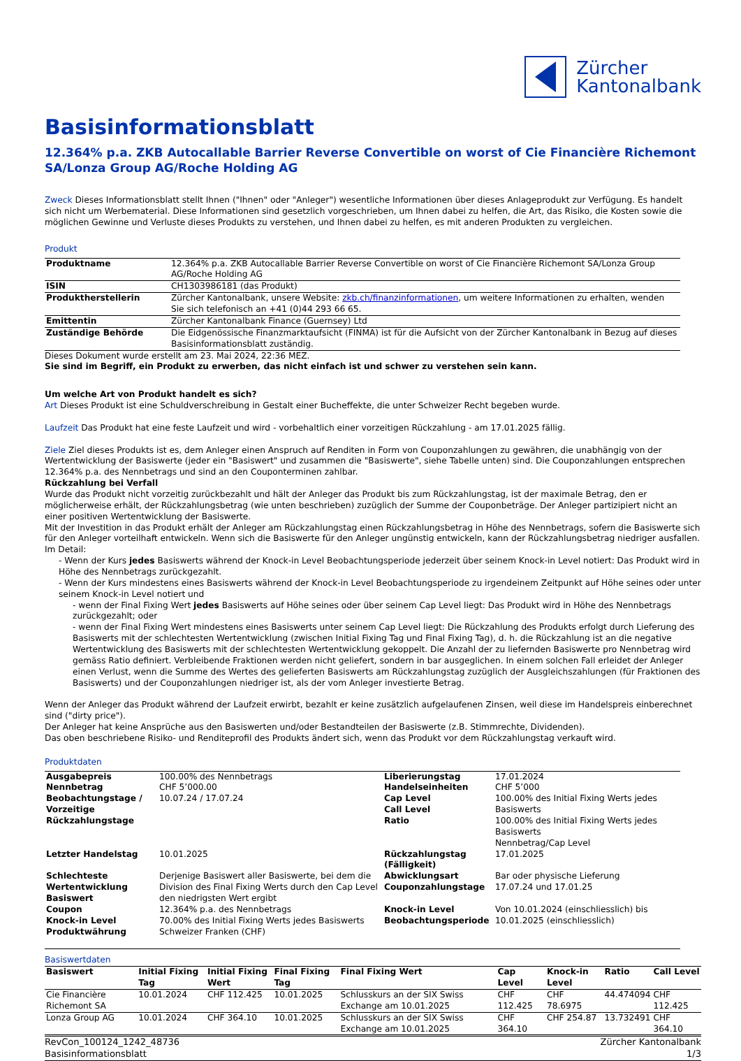Zürcher
Kantonalbank
Basisinformationsblatt
12.364% p.a. ZKB Autocallable Barrier Reverse Convertible on worst of Cie Financière Richemont SA/Lonza Group AG/Roche Holding AG
Zweck Dieses Informationsblatt stellt Ihnen ("Ihnen" oder "Anleger") wesentliche Informationen über dieses Anlageprodukt zur Verfügung. Es handelt sich nicht um Werbematerial. Diese Informationen sind gesetzlich vorgeschrieben, um Ihnen dabei zu helfen, die Art, das Risiko, die Kosten sowie die möglichen Gewinne und Verluste dieses Produkts zu verstehen, und Ihnen dabei zu helfen, es mit anderen Produkten zu vergleichen.
Produkt
| Produktname | 12.364% p.a. ZKB Autocallable Barrier Reverse Convertible on worst of Cie Financière Richemont SA/Lonza Group AG/Roche Holding AG |
| ISIN | CH1303986181 (das Produkt) |
| Produktherstellerin | Zürcher Kantonalbank, unsere Website: zkb.ch/finanzinformationen , um weitere Informationen zu erhalten, wenden Sie sich telefonisch an +41 (0)44 293 66 65. |
| Emittentin | Zürcher Kantonalbank Finance (Guernsey) Ltd |
| Zuständige Behörde | Die Eidgenössische Finanzmarktaufsicht (FINMA) ist für die Aufsicht von der Zürcher Kantonalbank in Bezug auf dieses Basisinformationsblatt zuständig. |
Dieses Dokument wurde erstellt am 23. Mai 2024, 22:36 MEZ.
Sie sind im Begriff, ein Produkt zu erwerben, das nicht einfach ist und schwer zu verstehen sein kann.
Um welche Art von Produkt handelt es sich?
Art Dieses Produkt ist eine Schuldverschreibung in Gestalt einer Bucheffekte, die unter Schweizer Recht begeben wurde.
Laufzeit Das Produkt hat eine feste Laufzeit und wird - vorbehaltlich einer vorzeitigen Rückzahlung - am 17.01.2025 fällig.
Ziele Ziel dieses Produkts ist es, dem Anleger einen Anspruch auf Renditen in Form von Couponzahlungen zu gewähren, die unabhängig von der Wertentwicklung der Basiswerte (jeder ein "Basiswert" und zusammen die "Basiswerte", siehe Tabelle unten) sind. Die Couponzahlungen entsprechen 12.364% p.a. des Nennbetrags und sind an den Couponterminen zahlbar.
Rückzahlung bei Verfall
Wurde das Produkt nicht vorzeitig zurückbezahlt und hält der Anleger das Produkt bis zum Rückzahlungstag, ist der maximale Betrag, den er möglicherweise erhält, der Rückzahlungsbetrag (wie unten beschrieben) zuzüglich der Summe der Couponbeträge. Der Anleger partizipiert nicht an einer positiven Wertentwicklung der Basiswerte.
Mit der Investition in das Produkt erhält der Anleger am Rückzahlungstag einen Rückzahlungsbetrag in Höhe des Nennbetrags, sofern die Basiswerte sich für den Anleger vorteilhaft entwickeln. Wenn sich die Basiswerte für den Anleger ungünstig entwickeln, kann der Rückzahlungsbetrag niedriger ausfallen. Im Detail:
- Wenn der Kurs jedes Basiswerts während der Knock-in Level Beobachtungsperiode jederzeit über seinem Knock-in Level notiert: Das Produkt wird in Höhe des Nennbetrags zurückgezahlt.
- Wenn der Kurs mindestens eines Basiswerts während der Knock-in Level Beobachtungsperiode zu irgendeinem Zeitpunkt auf Höhe seines oder unter seinem Knock-in Level notiert und
- wenn der Final Fixing Wert jedes Basiswerts auf Höhe seines oder über seinem Cap Level liegt: Das Produkt wird in Höhe des Nennbetrags zurückgezahlt; oder
- wenn der Final Fixing Wert mindestens eines Basiswerts unter seinem Cap Level liegt: Die Rückzahlung des Produkts erfolgt durch Lieferung des Basiswerts mit der schlechtesten Wertentwicklung (zwischen Initial Fixing Tag und Final Fixing Tag), d. h. die Rückzahlung ist an die negative Wertentwicklung des Basiswerts mit der schlechtesten Wertentwicklung gekoppelt. Die Anzahl der zu liefernden Basiswerte pro Nennbetrag wird gemäss Ratio definiert. Verbleibende Fraktionen werden nicht geliefert, sondern in bar ausgeglichen. In einem solchen Fall erleidet der Anleger einen Verlust, wenn die Summe des Wertes des gelieferten Basiswerts am Rückzahlungstag zuzüglich der Ausgleichszahlungen (für Fraktionen des Basiswerts) und der Couponzahlungen niedriger ist, als der vom Anleger investierte Betrag.
Wenn der Anleger das Produkt während der Laufzeit erwirbt, bezahlt er keine zusätzlich aufgelaufenen Zinsen, weil diese im Handelspreis einberechnet sind ("dirty price").
Der Anleger hat keine Ansprüche aus den Basiswerten und/oder Bestandteilen der Basiswerte (z.B. Stimmrechte, Dividenden).
Das oben beschriebene Risiko- und Renditeprofil des Produkts ändert sich, wenn das Produkt vor dem Rückzahlungstag verkauft wird.
Produktdaten
| Ausgabepreis | 100.00% des Nennbetrags | Liberierungstag | 17.01.2024 |
| Nennbetrag | CHF 5’000.00 | Handelseinheiten | CHF 5’000 |
| Beobachtungstage / Vorzeitige Rückzahlungstage | 10.07.24 / 17.07.24 | Cap Level Call Level Ratio | 100.00% des Initial Fixing Werts jedes Basiswerts 100.00% des Initial Fixing Werts jedes Basiswerts Nennbetrag/Cap Level |
| Letzter Handelstag | 10.01.2025 | Rückzahlungstag (Fälligkeit) | 17.01.2025 |
| Schlechteste Wertentwicklung Basiswert | Derjenige Basiswert aller Basiswerte, bei dem die Division des Final Fixing Werts durch den Cap Level den niedrigsten Wert ergibt | Abwicklungsart Couponzahlungstage | Bar oder physische Lieferung 17.07.24 und 17.01.25 |
| Coupon Knock-in Level Produktwährung | 12.364% p.a. des Nennbetrags 70.00% des Initial Fixing Werts jedes Basiswerts Schweizer Franken (CHF) | Knock-in Level Beobachtungsperiode | Von 10.01.2024 (einschliesslich) bis 10.01.2025 (einschliesslich) |
Basiswertdaten
| Basiswert | Initial Fixing Tag | Initial Fixing Wert | Final Fixing Tag | Final Fixing Wert | Cap Level | Knock-in Level | Ratio | Call Level |
| --- | --- | --- | --- | --- | --- | --- | --- | --- |
| Cie Financière Richemont SA | 10.01.2024 | CHF 112.425 | 10.01.2025 | Schlusskurs an der SIX Swiss Exchange am 10.01.2025 | CHF 112.425 | CHF 78.6975 | 44.474094 | CHF 112.425 |
| Lonza Group AG | 10.01.2024 | CHF 364.10 | 10.01.2025 | Schlusskurs an der SIX Swiss Exchange am 10.01.2025 | CHF 364.10 | CHF 254.87 | 13.732491 | CHF 364.10 |
RevCon_100124_1242_48736
Basisinformationsblatt
Zürcher Kantonalbank
1/3